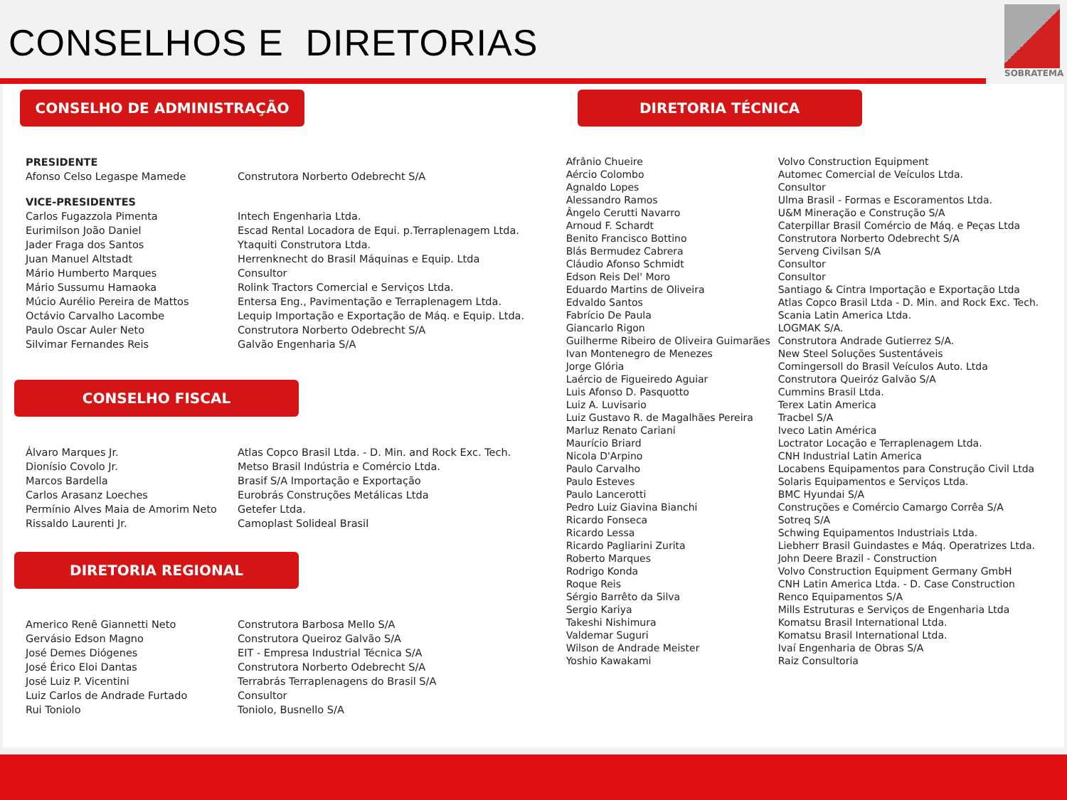CONSELHOS E DIRETORIAS
SOBRATEMA
CONSELHO DE ADMINISTRAÇÃO
| PRESIDENTE | |
| Afonso Celso Legaspe Mamede | Construtora Norberto Odebrecht S/A |
| VICE-PRESIDENTES | |
| Carlos Fugazzola Pimenta | Intech Engenharia Ltda. |
| Eurimilson João Daniel | Escad Rental Locadora de Equi. p.Terraplenagem Ltda. |
| Jader Fraga dos Santos | Ytaquiti Construtora Ltda. |
| Juan Manuel Altstadt | Herrenknecht do Brasil Máquinas e Equip. Ltda |
| Mário Humberto Marques | Consultor |
| Mário Sussumu Hamaoka | Rolink Tractors Comercial e Serviços Ltda. |
| Múcio Aurélio Pereira de Mattos | Entersa Eng., Pavimentação e Terraplenagem Ltda. |
| Octávio Carvalho Lacombe | Lequip Importação e Exportação de Máq. e Equip. Ltda. |
| Paulo Oscar Auler Neto | Construtora Norberto Odebrecht S/A |
| Silvimar Fernandes Reis | Galvão Engenharia S/A |
CONSELHO FISCAL
| Álvaro Marques Jr. | Atlas Copco Brasil Ltda. - D. Min. and Rock Exc. Tech. |
| Dionísio Covolo Jr. | Metso Brasil Indústria e Comércio Ltda. |
| Marcos Bardella | Brasif S/A Importação e Exportação |
| Carlos Arasanz Loeches | Eurobrás Construções Metálicas Ltda |
| Permínio Alves Maia de Amorim Neto | Getefer Ltda. |
| Rissaldo Laurenti Jr. | Camoplast Solideal Brasil |
DIRETORIA REGIONAL
| Americo Renê Giannetti Neto | Construtora Barbosa Mello S/A |
| Gervásio Edson Magno | Construtora Queiroz Galvão S/A |
| José Demes Diógenes | EIT - Empresa Industrial Técnica S/A |
| José Érico Eloi Dantas | Construtora Norberto Odebrecht S/A |
| José Luiz P. Vicentini | Terrabrás Terraplenagens do Brasil S/A |
| Luiz Carlos de Andrade Furtado | Consultor |
| Rui Toniolo | Toniolo, Busnello S/A |
DIRETORIA TÉCNICA
| Afrânio Chueire | Volvo Construction Equipment |
| Aércio Colombo | Automec Comercial de Veículos Ltda. |
| Agnaldo Lopes | Consultor |
| Alessandro Ramos | Ulma Brasil - Formas e Escoramentos Ltda. |
| Ângelo Cerutti Navarro | U&M Mineração e Construção S/A |
| Arnoud F. Schardt | Caterpillar Brasil Comércio de Máq. e Peças Ltda |
| Benito Francisco Bottino | Construtora Norberto Odebrecht S/A |
| Blás Bermudez Cabrera | Serveng Civilsan S/A |
| Cláudio Afonso Schmidt | Consultor |
| Edson Reis Del' Moro | Consultor |
| Eduardo Martins de Oliveira | Santiago & Cintra Importação e Exportação Ltda |
| Edvaldo Santos | Atlas Copco Brasil Ltda - D. Min. and Rock Exc. Tech. |
| Fabrício De Paula | Scania Latin America Ltda. |
| Giancarlo Rigon | LOGMAK S/A. |
| Guilherme Ribeiro de Oliveira Guimarães | Construtora Andrade Gutierrez S/A. |
| Ivan Montenegro de Menezes | New Steel Soluções Sustentáveis |
| Jorge Glória | Comingersoll do Brasil Veículos Auto. Ltda |
| Laércio de Figueiredo Aguiar | Construtora Queiróz Galvão S/A |
| Luis Afonso D. Pasquotto | Cummins Brasil Ltda. |
| Luiz A. Luvisario | Terex Latin America |
| Luiz Gustavo R. de Magalhães Pereira | Tracbel S/A |
| Marluz Renato Cariani | Iveco Latin América |
| Maurício Briard | Loctrator Locação e Terraplenagem Ltda. |
| Nicola D'Arpino | CNH Industrial Latin America |
| Paulo Carvalho | Locabens Equipamentos para Construção Civil Ltda |
| Paulo Esteves | Solaris Equipamentos e Serviços Ltda. |
| Paulo Lancerotti | BMC Hyundai S/A |
| Pedro Luiz Giavina Bianchi | Construções e Comércio Camargo Corrêa S/A |
| Ricardo Fonseca | Sotreq S/A |
| Ricardo Lessa | Schwing Equipamentos Industriais Ltda. |
| Ricardo Pagliarini Zurita | Liebherr Brasil Guindastes e Máq. Operatrizes Ltda. |
| Roberto Marques | John Deere Brazil - Construction |
| Rodrigo Konda | Volvo Construction Equipment Germany GmbH |
| Roque Reis | CNH Latin America Ltda. - D. Case Construction |
| Sérgio Barrêto da Silva | Renco Equipamentos S/A |
| Sergio Kariya | Mills Estruturas e Serviços de Engenharia Ltda |
| Takeshi Nishimura | Komatsu Brasil International Ltda. |
| Valdemar Suguri | Komatsu Brasil International Ltda. |
| Wilson de Andrade Meister | Ivaí Engenharia de Obras S/A |
| Yoshio Kawakami | Raiz Consultoria |